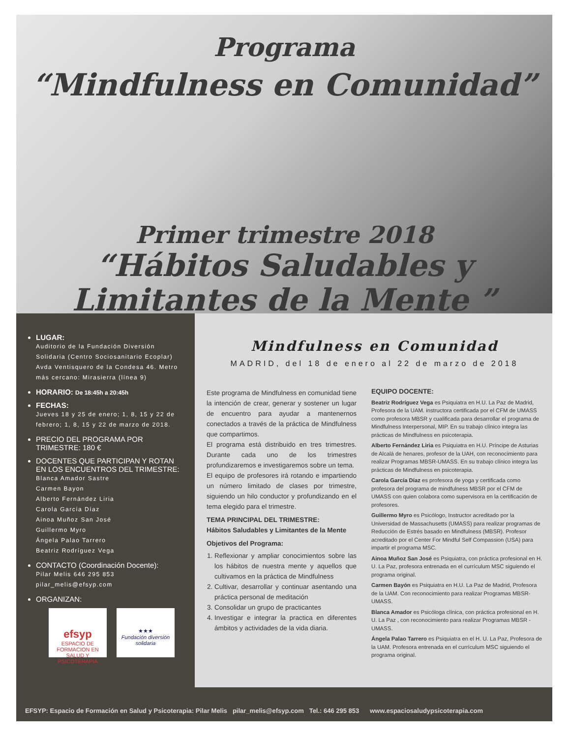Programa
“Mindfulness en Comunidad”
Primer trimestre 2018
“Hábitos Saludables y
Limitantes de la Mente ”
LUGAR:
Auditorio de la Fundación Diversión Solidaria (Centro Sociosanitario Ecoplar) Avda Ventisquero de la Condesa 46. Metro más cercano: Mirasierra (línea 9)
HORARIO: De 18:45h a 20:45h
FECHAS:
Jueves 18 y 25 de enero; 1, 8, 15 y 22 de febrero; 1, 8, 15 y 22 de marzo de 2018.
PRECIO DEL PROGRAMA POR TRIMESTRE: 180 €
DOCENTES QUE PARTICIPAN Y ROTAN EN LOS ENCUENTROS DEL TRIMESTRE:
Blanca Amador Sastre
Carmen Bayon
Alberto Fernández Liria
Carola García Díaz
Ainoa Muñoz San José
Guillermo Myro
Ángela Palao Tarrero
Beatriz Rodríguez Vega
CONTACTO (Coordinación Docente):
Pilar Melis 646 295 853
pilar_melis@efsyp.com
ORGANIZAN:
efsyp
ESPACIO DE FORMACION EN SALUD Y PSICOTERAPIA
★★★
Fundación diversión solidaria
Mindfulness en Comunidad
MADRID, del 18 de enero al 22 de marzo de 2018
Este programa de Mindfulness en comunidad tiene la intención de crear, generar y sostener un lugar de encuentro para ayudar a mantenernos conectados a través de la práctica de Mindfulness que compartimos.
El programa está distribuido en tres trimestres. Durante cada uno de los trimestres profundizaremos e investigaremos sobre un tema.
El equipo de profesores irá rotando e impartiendo un número limitado de clases por trimestre, siguiendo un hilo conductor y profundizando en el tema elegido para el trimestre.
TEMA PRINCIPAL DEL TRIMESTRE:
Hábitos Saludables y Limitantes de la Mente
Objetivos del Programa:
1. Reflexionar y ampliar conocimientos sobre las los hábitos de nuestra mente y aquellos que cultivamos en la práctica de Mindfulness
2. Cultivar, desarrollar y continuar asentando una práctica personal de meditación
3. Consolidar un grupo de practicantes
4. Investigar e integrar la practica en diferentes ámbitos y actividades de la vida diaria.
EQUIPO DOCENTE:
Beatriz Rodríguez Vega es Psiquiatra en H.U. La Paz de Madrid, Profesora de la UAM. instructora certificada por el CFM de UMASS como profesora MBSR y cualificada para desarrollar el programa de Mindfulness Interpersonal, MIP. En su trabajo clínico integra las prácticas de Mindfulness en psicoterapia.
Alberto Fernández Liria es Psiquiatra en H.U. Príncipe de Asturias de Alcalá de henares, profesor de la UAH, con reconocimiento para realizar Programas MBSR-UMASS. En su trabajo clínico integra las prácticas de Mindfulness en psicoterapia.
Carola García Díaz es profesora de yoga y certificada como profesora del programa de mindfulness MBSR por el CFM de UMASS con quien colabora como supervisora en la certificación de profesores.
Guillermo Myro es Psicólogo, Instructor acreditado por la Universidad de Massachusetts (UMASS) para realizar programas de Reducción de Estrés basado en Mindfulness (MBSR). Profesor acreditado por el Center For Mindful Self Compassion (USA) para impartir el programa MSC.
Ainoa Muñoz San José es Psiquiatra, con práctica profesional en H. U. La Paz, profesora entrenada en el currículum MSC siguiendo el programa original.
Carmen Bayón es Psiquiatra en H.U. La Paz de Madrid, Profesora de la UAM. Con reconocimiento para realizar Programas MBSR-UMASS.
Blanca Amador es Psicóloga clínica, con práctica profesional en H. U. La Paz , con reconocimiento para realizar Programas MBSR -UMASS.
Ángela Palao Tarrero es Psiquiatra en el H. U. La Paz, Profesora de la UAM. Profesora entrenada en el currículum MSC siguiendo el programa original.
EFSYP: Espacio de Formación en Salud y Psicoterapia: Pilar Melis pilar_melis@efsyp.com Tel.: 646 295 853 www.espaciosaludypsicoterapia.com